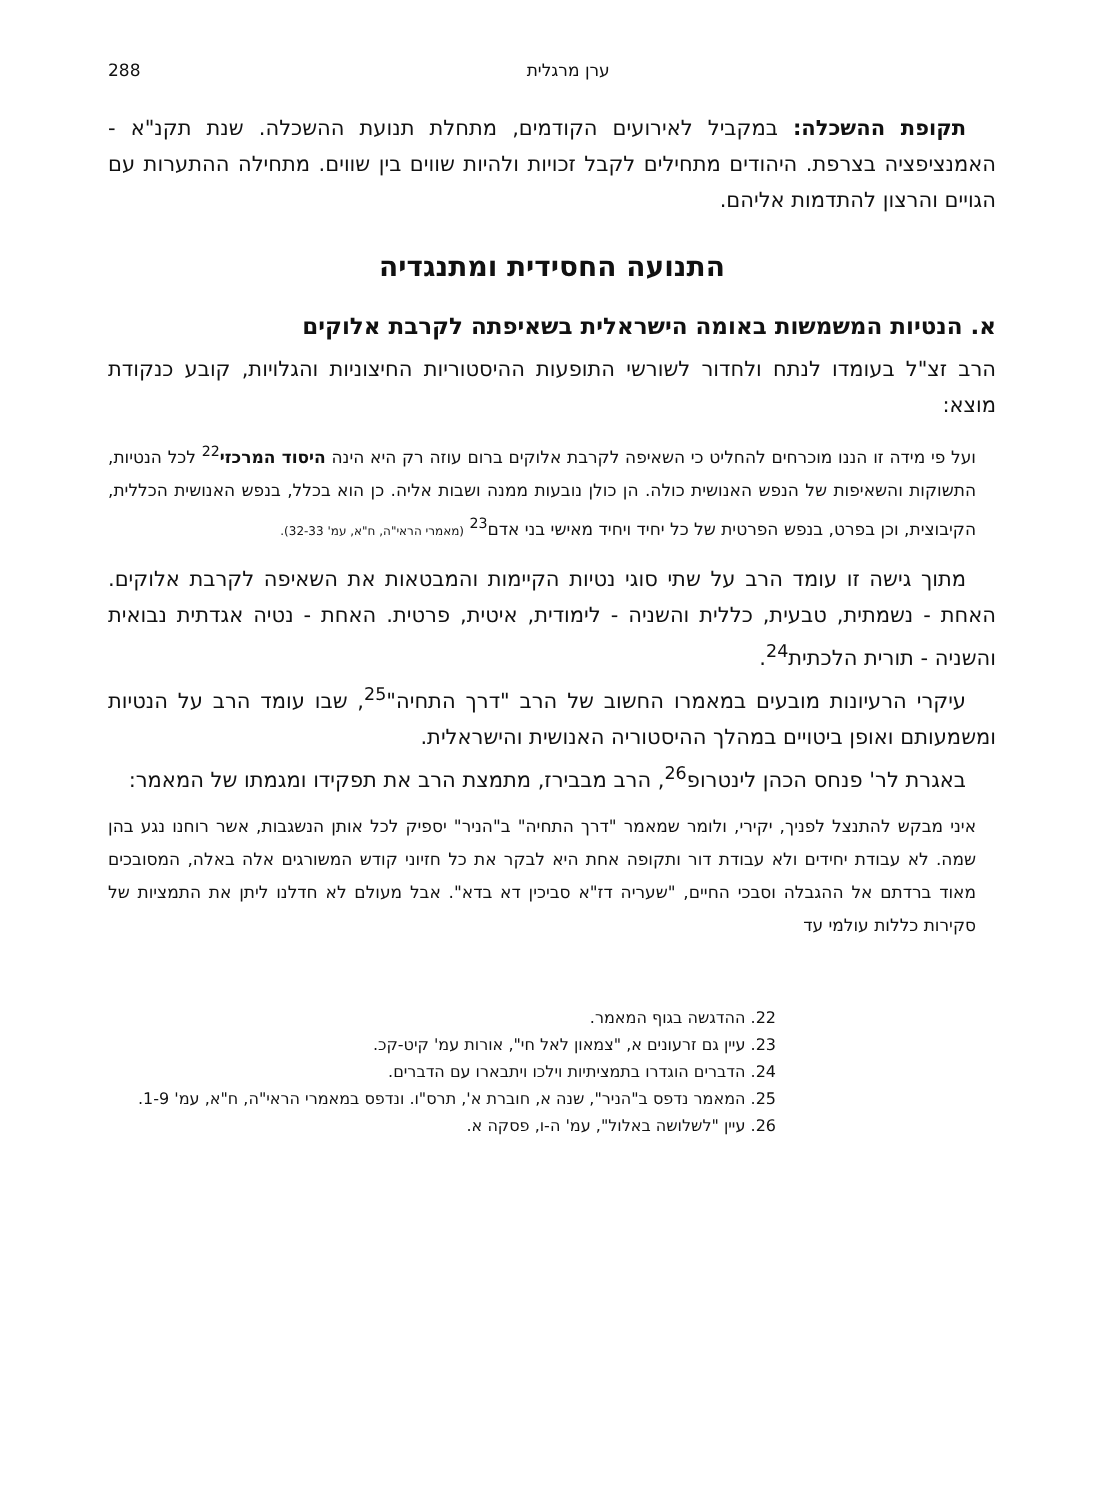ערן מרגלית 288
תקופת ההשכלה: במקביל לאירועים הקודמים, מתחלת תנועת ההשכלה. שנת תקנ"א - האמנציפציה בצרפת. היהודים מתחילים לקבל זכויות ולהיות שווים בין שווים. מתחילה ההתערות עם הגויים והרצון להתדמות אליהם.
התנועה החסידית ומתנגדיה
א. הנטיות המשמשות באומה הישראלית בשאיפתה לקרבת אלוקים
הרב זצ"ל בעומדו לנתח ולחדור לשורשי התופעות ההיסטוריות החיצוניות והגלויות, קובע כנקודת מוצא:
ועל פי מידה זו הננו מוכרחים להחליט כי השאיפה לקרבת אלוקים ברום עוזה רק היא הינה היסוד המרכזי<sup>22</sup> לכל הנטיות, התשוקות והשאיפות של הנפש האנושית כולה. הן כולן נובעות ממנה ושבות אליה. כן הוא בכלל, בנפש האנושית הכללית, הקיבוצית, וכן בפרט, בנפש הפרטית של כל יחיד ויחיד מאישי בני אדם<sup>23</sup> (מאמרי הראי"ה, ח"א, עמ' 32-33).
מתוך גישה זו עומד הרב על שתי סוגי נטיות הקיימות והמבטאות את השאיפה לקרבת אלוקים. האחת - נשמתית, טבעית, כללית והשניה - לימודית, איטית, פרטית. האחת - נטיה אגדתית נבואית והשניה - תורית הלכתית<sup>24</sup>.
עיקרי הרעיונות מובעים במאמרו החשוב של הרב "דרך התחיה"<sup>25</sup>, שבו עומד הרב על הנטיות ומשמעותם ואופן ביטויים במהלך ההיסטוריה האנושית והישראלית.
באגרת לר' פנחס הכהן לינטרופ<sup>26</sup>, הרב מבבירז, מתמצת הרב את תפקידו ומגמתו של המאמר:
איני מבקש להתנצל לפניך, יקירי, ולומר שמאמר "דרך התחיה" ב"הניר" יספיק לכל אותן הנשגבות, אשר רוחנו נגע בהן שמה. לא עבודת יחידים ולא עבודת דור ותקופה אחת היא לבקר את כל חזיוני קודש המשורגים אלה באלה, המסובכים מאוד ברדתם אל ההגבלה וסבכי החיים, "שעריה דז"א סביכין דא בדא". אבל מעולם לא חדלנו ליתן את התמציות של סקירות כללות עולמי עד
22. ההדגשה בגוף המאמר.
23. עיין גם זרעונים א, "צמאון לאל חי", אורות עמ' קיט-קכ.
24. הדברים הוגדרו בתמציתיות וילכו ויתבארו עם הדברים.
25. המאמר נדפס ב"הניר", שנה א, חוברת א', תרס"ו. ונדפס במאמרי הראי"ה, ח"א, עמ' 1-9.
26. עיין "לשלושה באלול", עמ' ה-ו, פסקה א.